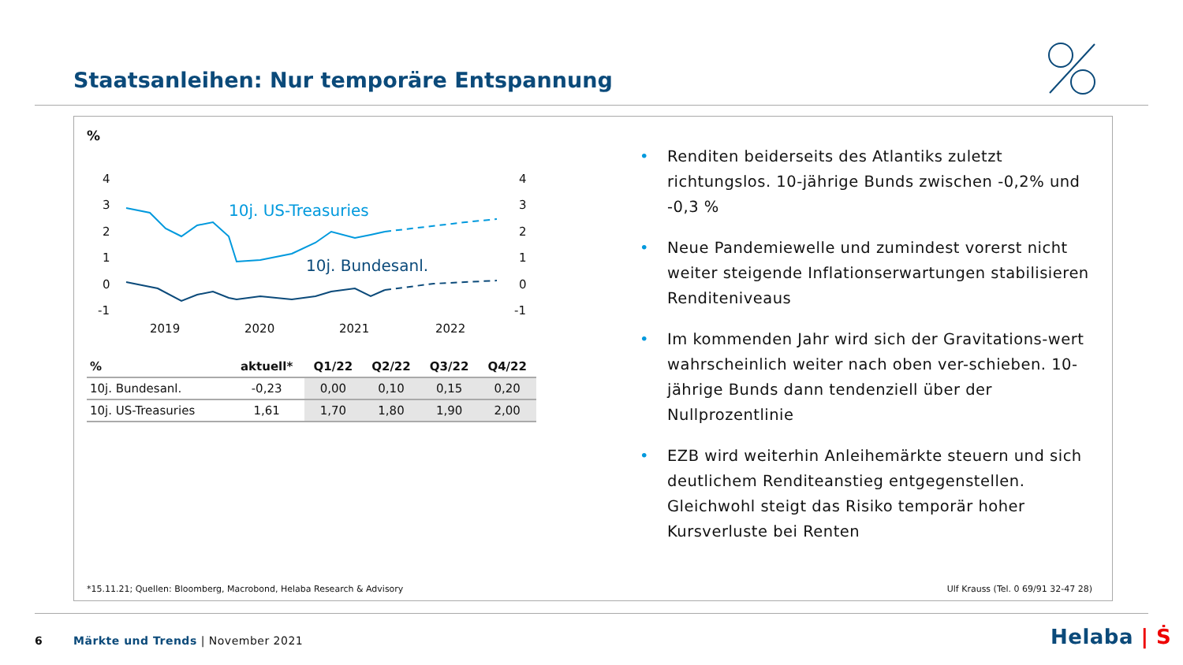Staatsanleihen: Nur temporäre Entspannung
%
4
3
2
1
0
-1
4
3
2
1
0
-1
2019
2020
2021
2022
10j. US-Treasuries
10j. Bundesanl.
| % | aktuell* | Q1/22 | Q2/22 | Q3/22 | Q4/22 |
| --- | --- | --- | --- | --- | --- |
| 10j. Bundesanl. | -0,23 | 0,00 | 0,10 | 0,15 | 0,20 |
| 10j. US-Treasuries | 1,61 | 1,70 | 1,80 | 1,90 | 2,00 |
• Renditen beiderseits des Atlantiks zuletzt richtungslos. 10-jährige Bunds zwischen -0,2% und -0,3 %
• Neue Pandemiewelle und zumindest vorerst nicht weiter steigende Inflationserwartungen stabilisieren Renditeniveaus
• Im kommenden Jahr wird sich der Gravitations-wert wahrscheinlich weiter nach oben ver-schieben. 10-jährige Bunds dann tendenziell über der Nullprozentlinie
• EZB wird weiterhin Anleihemärkte steuern und sich deutlichem Renditeanstieg entgegenstellen. Gleichwohl steigt das Risiko temporär hoher Kursverluste bei Renten
*15.11.21; Quellen: Bloomberg, Macrobond, Helaba Research & Advisory
Ulf Krauss (Tel. 0 69/91 32-47 28)
6
Märkte und Trends | November 2021
Helaba | Ṡ